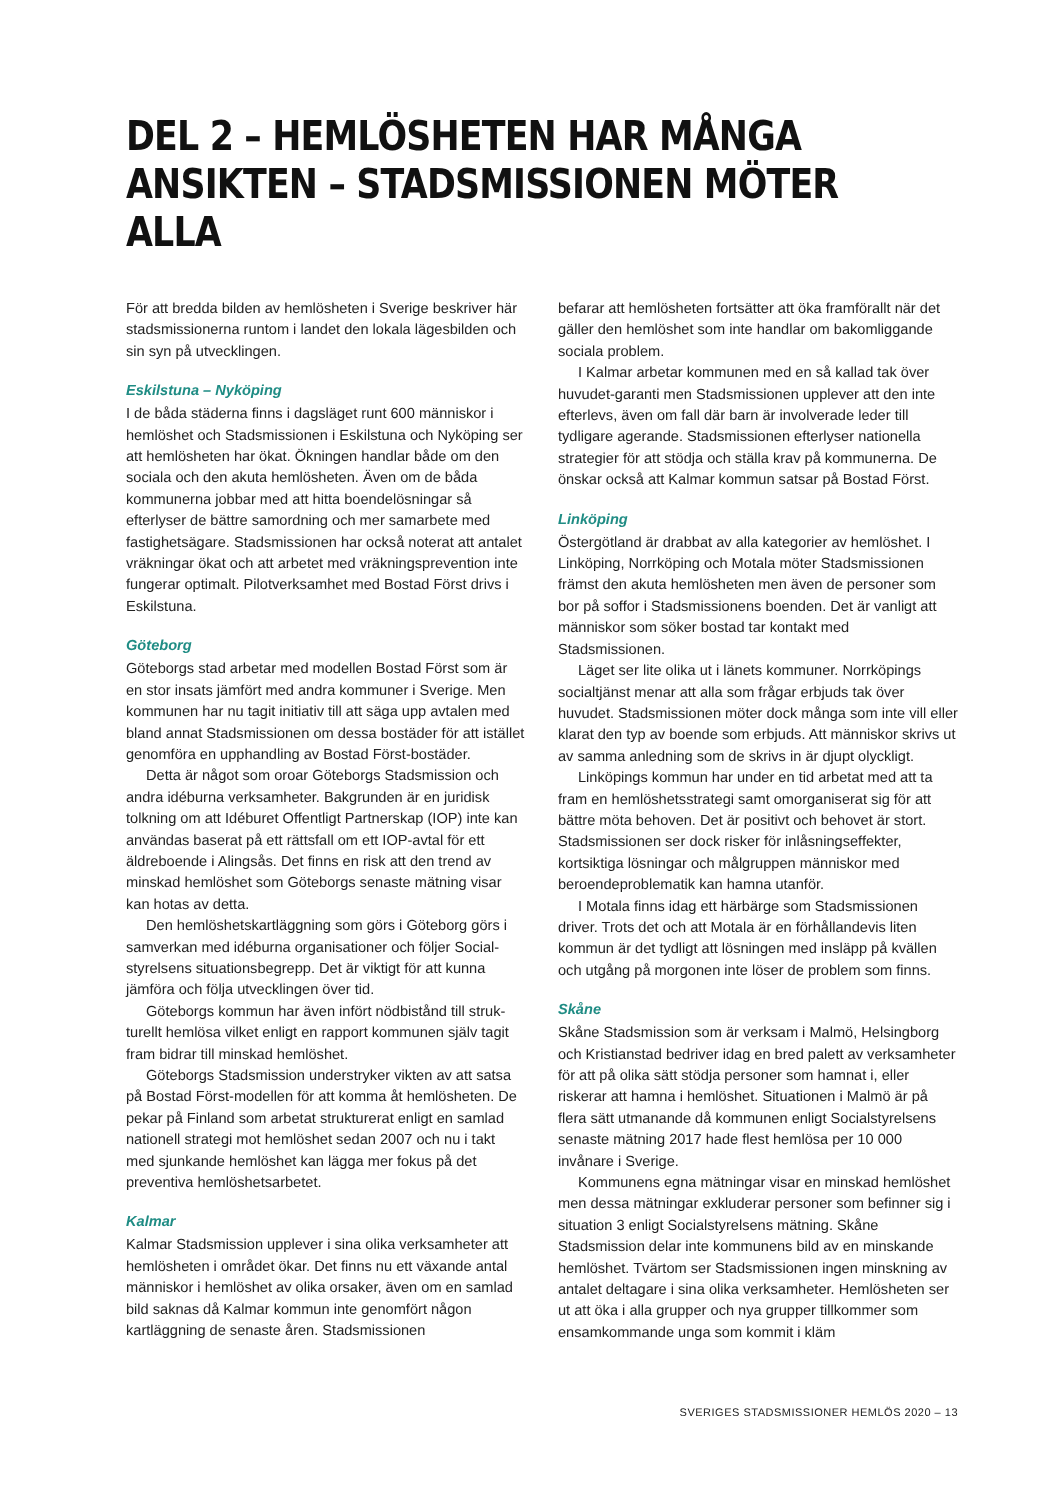DEL 2 – HEMLÖSHETEN HAR MÅNGA ANSIKTEN – STADSMISSIONEN MÖTER ALLA
För att bredda bilden av hemlösheten i Sverige beskriver här stadsmissionerna runtom i landet den lokala lägesbilden och sin syn på utvecklingen.
Eskilstuna – Nyköping
I de båda städerna finns i dagsläget runt 600 människor i hemlöshet och Stadsmissionen i Eskilstuna och Nyköping ser att hemlösheten har ökat. Ökningen handlar både om den sociala och den akuta hemlösheten. Även om de båda kommunerna jobbar med att hitta boendelösningar så efterlyser de bättre samordning och mer samarbete med fastighetsägare. Stadsmissionen har också noterat att antalet vräkningar ökat och att arbetet med vräknings­prevention inte fungerar optimalt. Pilotverksamhet med Bostad Först drivs i Eskilstuna.
Göteborg
Göteborgs stad arbetar med modellen Bostad Först som är en stor insats jämfört med andra kommuner i Sverige. Men kommunen har nu tagit initiativ till att säga upp avtalen med bland annat Stadsmissionen om dessa bostäder för att istället genomföra en upphandling av Bostad Först-bostäder.
Detta är något som oroar Göteborgs Stadsmission och andra idéburna verksamheter. Bakgrunden är en juridisk tolkning om att Idéburet Offentligt Partnerskap (IOP) inte kan användas baserat på ett rättsfall om ett IOP-avtal för ett äldreboende i Alingsås. Det finns en risk att den trend av minskad hemlöshet som Göteborgs senaste mätning visar kan hotas av detta.
Den hemlöshetskartläggning som görs i Göteborg görs i samverkan med idéburna organisationer och följer Social­styrelsens situationsbegrepp. Det är viktigt för att kunna jämföra och följa utvecklingen över tid.
Göteborgs kommun har även infört nödbistånd till struk­turellt hemlösa vilket enligt en rapport kommunen själv tagit fram bidrar till minskad hemlöshet.
Göteborgs Stadsmission understryker vikten av att satsa på Bostad Först-modellen för att komma åt hemlösheten. De pekar på Finland som arbetat strukturerat enligt en samlad nationell strategi mot hemlöshet sedan 2007 och nu i takt med sjunkande hemlöshet kan lägga mer fokus på det preventiva hemlöshetsarbetet.
Kalmar
Kalmar Stadsmission upplever i sina olika verksamheter att hemlösheten i området ökar. Det finns nu ett växande antal människor i hemlöshet av olika orsaker, även om en samlad bild saknas då Kalmar kommun inte genomfört någon kartläggning de senaste åren. Stadsmissionen
befarar att hemlösheten fortsätter att öka framförallt när det gäller den hemlöshet som inte handlar om bakom­liggande sociala problem.
I Kalmar arbetar kommunen med en så kallad tak över huvudet-garanti men Stadsmissionen upplever att den inte efterlevs, även om fall där barn är involverade leder till tydligare agerande. Stadsmissionen efterlyser nationella strategier för att stödja och ställa krav på kommunerna. De önskar också att Kalmar kommun satsar på Bostad Först.
Linköping
Östergötland är drabbat av alla kategorier av hemlöshet. I Linköping, Norrköping och Motala möter Stadsmissionen främst den akuta hemlösheten men även de personer som bor på soffor i Stadsmissionens boenden. Det är vanligt att människor som söker bostad tar kontakt med Stadsmissionen.
Läget ser lite olika ut i länets kommuner. Norrköpings socialtjänst menar att alla som frågar erbjuds tak över huvudet. Stadsmissionen möter dock många som inte vill eller klarat den typ av boende som erbjuds. Att människor skrivs ut av samma anledning som de skrivs in är djupt olyckligt.
Linköpings kommun har under en tid arbetat med att ta fram en hemlöshetsstrategi samt omorganiserat sig för att bättre möta behoven. Det är positivt och behovet är stort. Stadsmissionen ser dock risker för inlåsningseffekter, kortsiktiga lösningar och målgruppen människor med beroendeproblematik kan hamna utanför.
I Motala finns idag ett härbärge som Stadsmissionen driver. Trots det och att Motala är en förhållandevis liten kommun är det tydligt att lösningen med insläpp på kvällen och utgång på morgonen inte löser de problem som finns.
Skåne
Skåne Stadsmission som är verksam i Malmö, Helsingborg och Kristianstad bedriver idag en bred palett av verksamheter för att på olika sätt stödja personer som hamnat i, eller riskerar att hamna i hemlöshet. Situationen i Malmö är på flera sätt utmanande då kommunen enligt Socialstyrelsens senaste mätning 2017 hade flest hemlösa per 10 000 invånare i Sverige.
Kommunens egna mätningar visar en minskad hem­löshet men dessa mätningar exkluderar personer som befinner sig i situation 3 enligt Socialstyrelsens mätning. Skåne Stadsmission delar inte kommunens bild av en minskande hemlöshet. Tvärtom ser Stadsmissionen ingen minskning av antalet deltagare i sina olika verksamheter. Hemlösheten ser ut att öka i alla grupper och nya grupper tillkommer som ensamkommande unga som kommit i kläm
SVERIGES STADSMISSIONER HEMLÖS 2020 – 13